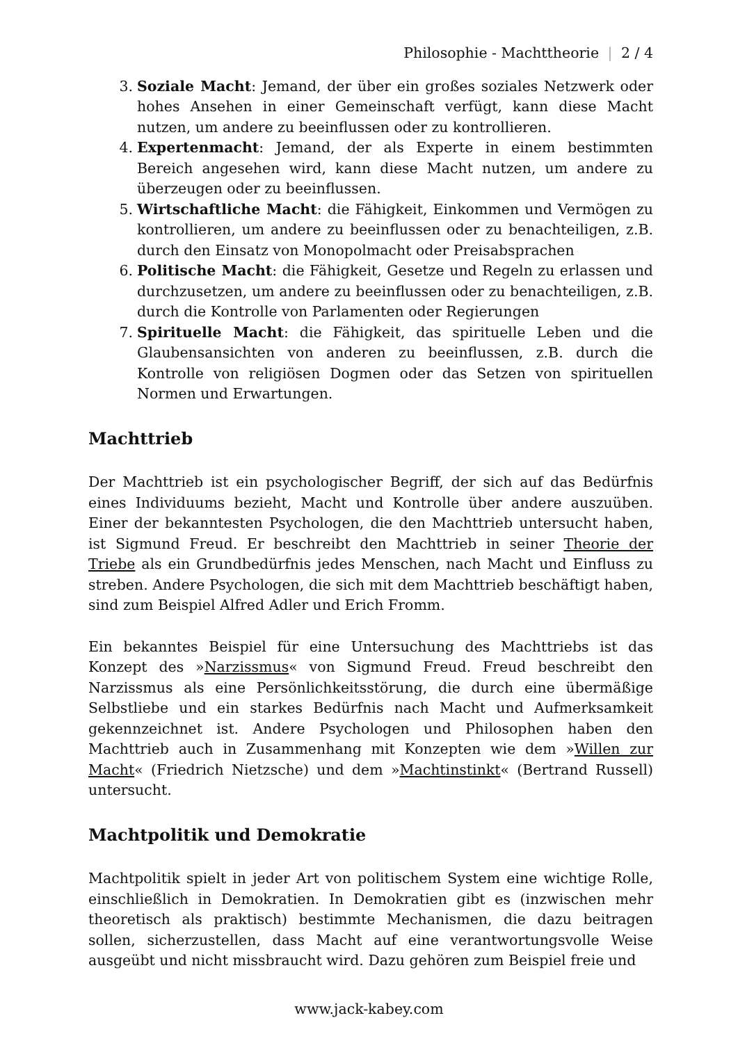Philosophie - Machttheorie | 2 / 4
3. Soziale Macht: Jemand, der über ein großes soziales Netzwerk oder hohes Ansehen in einer Gemeinschaft verfügt, kann diese Macht nutzen, um andere zu beeinflussen oder zu kontrollieren.
4. Expertenmacht: Jemand, der als Experte in einem bestimmten Bereich angesehen wird, kann diese Macht nutzen, um andere zu überzeugen oder zu beeinflussen.
5. Wirtschaftliche Macht: die Fähigkeit, Einkommen und Vermögen zu kontrollieren, um andere zu beeinflussen oder zu benachteiligen, z.B. durch den Einsatz von Monopolmacht oder Preisabsprachen
6. Politische Macht: die Fähigkeit, Gesetze und Regeln zu erlassen und durchzusetzen, um andere zu beeinflussen oder zu benachteiligen, z.B. durch die Kontrolle von Parlamenten oder Regierungen
7. Spirituelle Macht: die Fähigkeit, das spirituelle Leben und die Glaubensansichten von anderen zu beeinflussen, z.B. durch die Kontrolle von religiösen Dogmen oder das Setzen von spirituellen Normen und Erwartungen.
Machttrieb
Der Machttrieb ist ein psychologischer Begriff, der sich auf das Bedürfnis eines Individuums bezieht, Macht und Kontrolle über andere auszuüben. Einer der bekanntesten Psychologen, die den Machttrieb untersucht haben, ist Sigmund Freud. Er beschreibt den Machttrieb in seiner Theorie der Triebe als ein Grundbedürfnis jedes Menschen, nach Macht und Einfluss zu streben. Andere Psychologen, die sich mit dem Machttrieb beschäftigt haben, sind zum Beispiel Alfred Adler und Erich Fromm.
Ein bekanntes Beispiel für eine Untersuchung des Machttriebs ist das Konzept des »Narzissmus« von Sigmund Freud. Freud beschreibt den Narzissmus als eine Persönlichkeitsstörung, die durch eine übermäßige Selbstliebe und ein starkes Bedürfnis nach Macht und Aufmerksamkeit gekennzeichnet ist. Andere Psychologen und Philosophen haben den Machttrieb auch in Zusammenhang mit Konzepten wie dem »Willen zur Macht« (Friedrich Nietzsche) und dem »Machtinstinkt« (Bertrand Russell) untersucht.
Machtpolitik und Demokratie
Machtpolitik spielt in jeder Art von politischem System eine wichtige Rolle, einschließlich in Demokratien. In Demokratien gibt es (inzwischen mehr theoretisch als praktisch) bestimmte Mechanismen, die dazu beitragen sollen, sicherzustellen, dass Macht auf eine verantwortungsvolle Weise ausgeübt und nicht missbraucht wird. Dazu gehören zum Beispiel freie und
www.jack-kabey.com